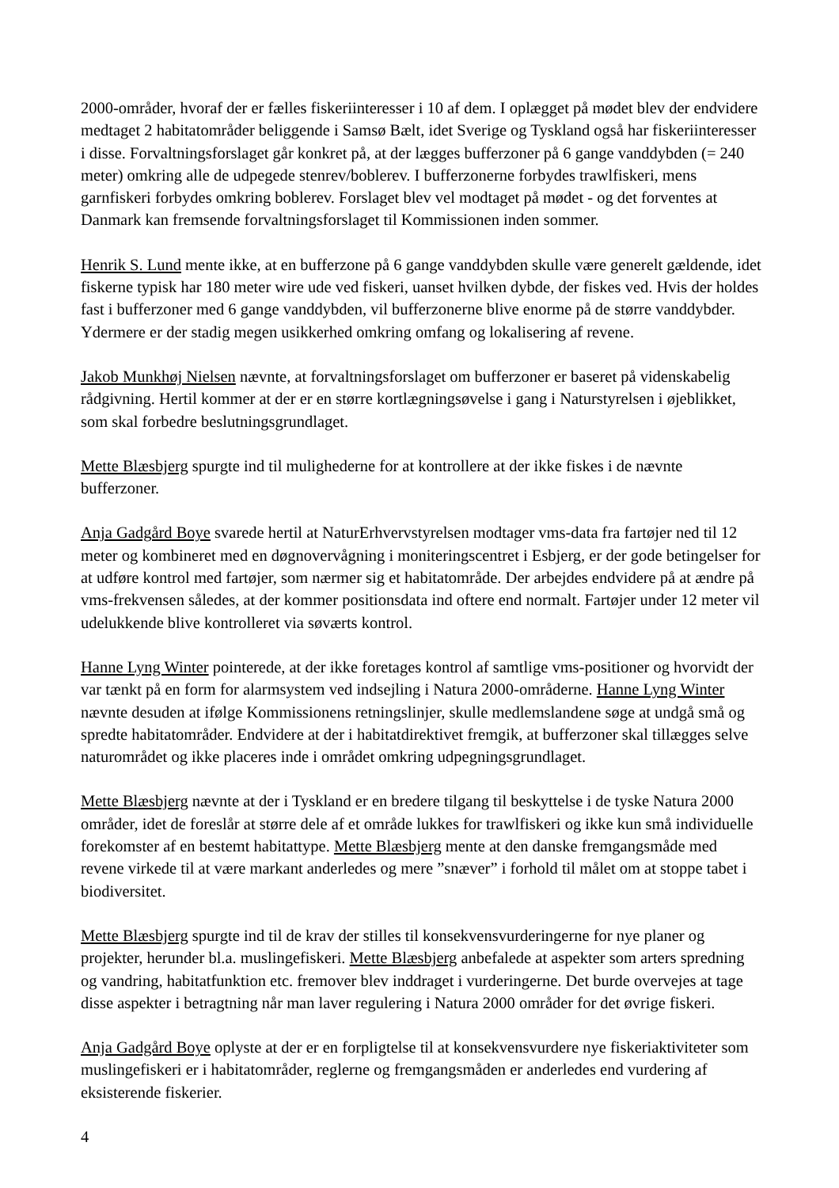2000-områder, hvoraf der er fælles fiskeriinteresser i 10 af dem. I oplægget på mødet blev der endvidere medtaget 2 habitatområder beliggende i Samsø Bælt, idet Sverige og Tyskland også har fiskeriinteresser i disse. Forvaltningsforslaget går konkret på, at der lægges bufferzoner på 6 gange vanddybden (= 240 meter) omkring alle de udpegede stenrev/boblerev. I bufferzonerne forbydes trawlfiskeri, mens garnfiskeri forbydes omkring boblerev. Forslaget blev vel modtaget på mødet - og det forventes at Danmark kan fremsende forvaltningsforslaget til Kommissionen inden sommer.
Henrik S. Lund mente ikke, at en bufferzone på 6 gange vanddybden skulle være generelt gældende, idet fiskerne typisk har 180 meter wire ude ved fiskeri, uanset hvilken dybde, der fiskes ved. Hvis der holdes fast i bufferzoner med 6 gange vanddybden, vil bufferzonerne blive enorme på de større vanddybder. Ydermere er der stadig megen usikkerhed omkring omfang og lokalisering af revene.
Jakob Munkhøj Nielsen nævnte, at forvaltningsforslaget om bufferzoner er baseret på videnskabelig rådgivning. Hertil kommer at der er en større kortlægningsøvelse i gang i Naturstyrelsen i øjeblikket, som skal forbedre beslutningsgrundlaget.
Mette Blæsbjerg spurgte ind til mulighederne for at kontrollere at der ikke fiskes i de nævnte bufferzoner.
Anja Gadgård Boye svarede hertil at NaturErhvervstyrelsen modtager vms-data fra fartøjer ned til 12 meter og kombineret med en døgnovervågning i moniteringscentret i Esbjerg, er der gode betingelser for at udføre kontrol med fartøjer, som nærmer sig et habitatområde. Der arbejdes endvidere på at ændre på vms-frekvensen således, at der kommer positionsdata ind oftere end normalt. Fartøjer under 12 meter vil udelukkende blive kontrolleret via søværts kontrol.
Hanne Lyng Winter pointerede, at der ikke foretages kontrol af samtlige vms-positioner og hvorvidt der var tænkt på en form for alarmsystem ved indsejling i Natura 2000-områderne. Hanne Lyng Winter nævnte desuden at ifølge Kommissionens retningslinjer, skulle medlemslandene søge at undgå små og spredte habitatområder. Endvidere at der i habitatdirektivet fremgik, at bufferzoner skal tillægges selve naturområdet og ikke placeres inde i området omkring udpegningsgrundlaget.
Mette Blæsbjerg nævnte at der i Tyskland er en bredere tilgang til beskyttelse i de tyske Natura 2000 områder, idet de foreslår at større dele af et område lukkes for trawlfiskeri og ikke kun små individuelle forekomster af en bestemt habitattype. Mette Blæsbjerg mente at den danske fremgangsmåde med revene virkede til at være markant anderledes og mere ”snæver” i forhold til målet om at stoppe tabet i biodiversitet.
Mette Blæsbjerg spurgte ind til de krav der stilles til konsekvensvurderingerne for nye planer og projekter, herunder bl.a. muslingefiskeri. Mette Blæsbjerg anbefalede at aspekter som arters spredning og vandring, habitatfunktion etc. fremover blev inddraget i vurderingerne. Det burde overvejes at tage disse aspekter i betragtning når man laver regulering i Natura 2000 områder for det øvrige fiskeri.
Anja Gadgård Boye oplyste at der er en forpligtelse til at konsekvensvurdere nye fiskeriaktiviteter som muslingefiskeri er i habitatområder, reglerne og fremgangsmåden er anderledes end vurdering af eksisterende fiskerier.
4